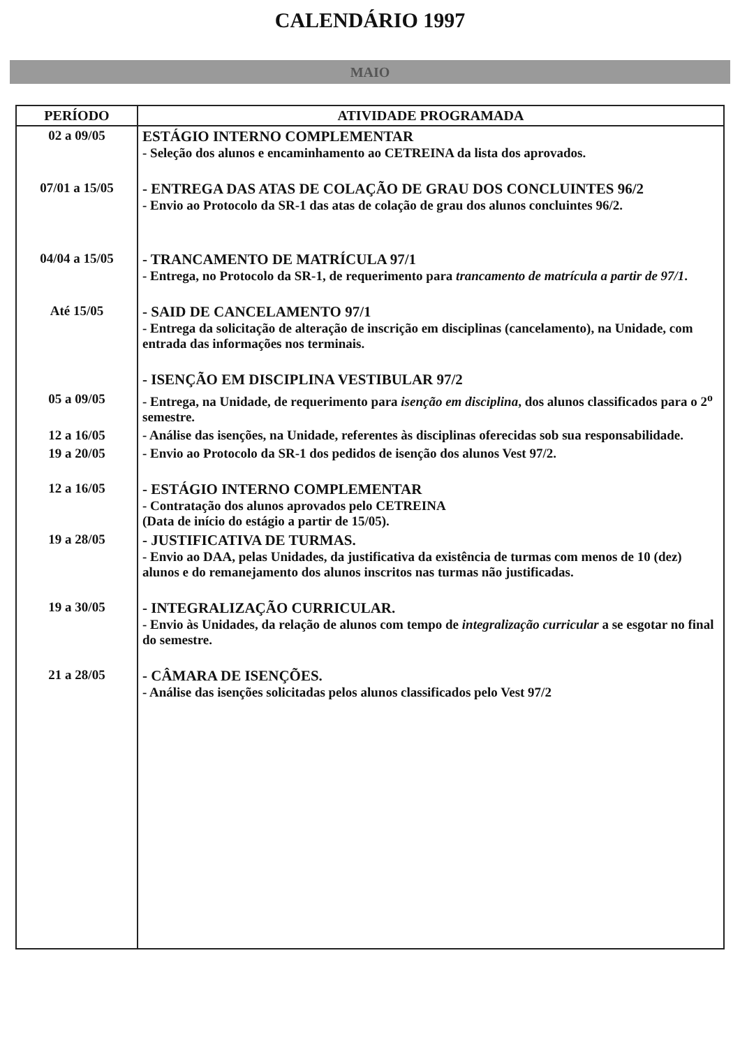CALENDÁRIO 1997
MAIO
| PERÍODO | ATIVIDADE PROGRAMADA |
| --- | --- |
| 02 a 09/05 | ESTÁGIO INTERNO COMPLEMENTAR - Seleção dos alunos e encaminhamento ao CETREINA da lista dos aprovados. |
| 07/01 a 15/05 | - ENTREGA DAS ATAS DE COLAÇÃO DE GRAU DOS CONCLUINTES 96/2 - Envio ao Protocolo da SR-1 das atas de colação de grau dos alunos concluintes 96/2. |
| 04/04 a 15/05 | - TRANCAMENTO DE MATRÍCULA 97/1 - Entrega, no Protocolo da SR-1, de requerimento para trancamento de matrícula a partir de 97/1 . |
| Até 15/05 | - SAID DE CANCELAMENTO 97/1 - Entrega da solicitação de alteração de inscrição em disciplinas (cancelamento), na Unidade, com entrada das informações nos terminais. |
| | - ISENÇÃO EM DISCIPLINA VESTIBULAR 97/2 |
| 05 a 09/05 | - Entrega, na Unidade, de requerimento para isenção em disciplina , dos alunos classificados para o 2<sup>o</sup> semestre. |
| 12 a 16/05 | - Análise das isenções, na Unidade, referentes às disciplinas oferecidas sob sua responsabilidade. |
| 19 a 20/05 | - Envio ao Protocolo da SR-1 dos pedidos de isenção dos alunos Vest 97/2. |
| 12 a 16/05 | - ESTÁGIO INTERNO COMPLEMENTAR - Contratação dos alunos aprovados pelo CETREINA (Data de início do estágio a partir de 15/05). |
| 19 a 28/05 | - JUSTIFICATIVA DE TURMAS. - Envio ao DAA, pelas Unidades, da justificativa da existência de turmas com menos de 10 (dez) alunos e do remanejamento dos alunos inscritos nas turmas não justificadas. |
| 19 a 30/05 | - INTEGRALIZAÇÃO CURRICULAR. - Envio às Unidades, da relação de alunos com tempo de integralização curricular a se esgotar no final do semestre. |
| 21 a 28/05 | - CÂMARA DE ISENÇÕES. - Análise das isenções solicitadas pelos alunos classificados pelo Vest 97/2 |